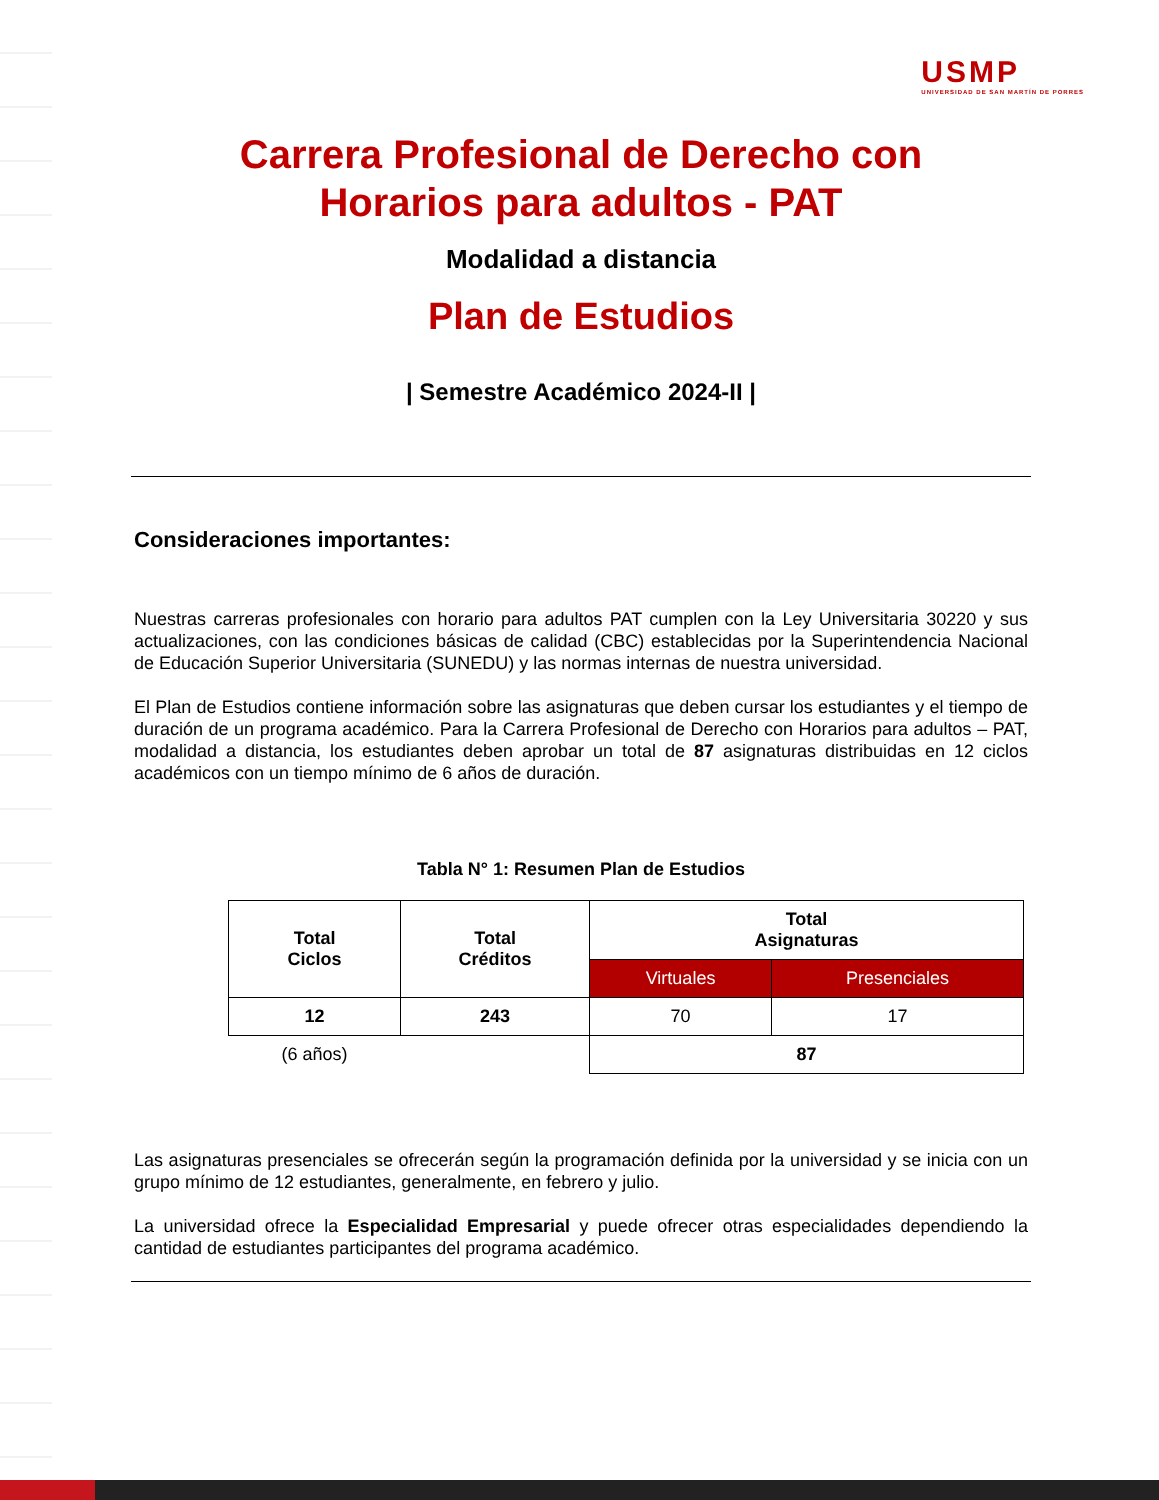USMP
UNIVERSIDAD DE SAN MARTÍN DE PORRES
Carrera Profesional de Derecho con
Horarios para adultos - PAT
Modalidad a distancia
Plan de Estudios
| Semestre Académico 2024-II |
Consideraciones importantes:
Nuestras carreras profesionales con horario para adultos PAT cumplen con la Ley Universitaria 30220 y sus actualizaciones, con las condiciones básicas de calidad (CBC) establecidas por la Superintendencia Nacional de Educación Superior Universitaria (SUNEDU) y las normas internas de nuestra universidad.
El Plan de Estudios contiene información sobre las asignaturas que deben cursar los estudiantes y el tiempo de duración de un programa académico. Para la Carrera Profesional de Derecho con Horarios para adultos – PAT, modalidad a distancia, los estudiantes deben aprobar un total de 87 asignaturas distribuidas en 12 ciclos académicos con un tiempo mínimo de 6 años de duración.
Tabla N° 1: Resumen Plan de Estudios
| Total Ciclos | Total Créditos | Total Asignaturas | |
| --- | --- | --- | --- |
| | | Virtuales | Presenciales |
| 12 | 243 | 70 | 17 |
| (6 años) | | 87 | |
Las asignaturas presenciales se ofrecerán según la programación definida por la universidad y se inicia con un grupo mínimo de 12 estudiantes, generalmente, en febrero y julio.
La universidad ofrece la Especialidad Empresarial y puede ofrecer otras especialidades dependiendo la cantidad de estudiantes participantes del programa académico.